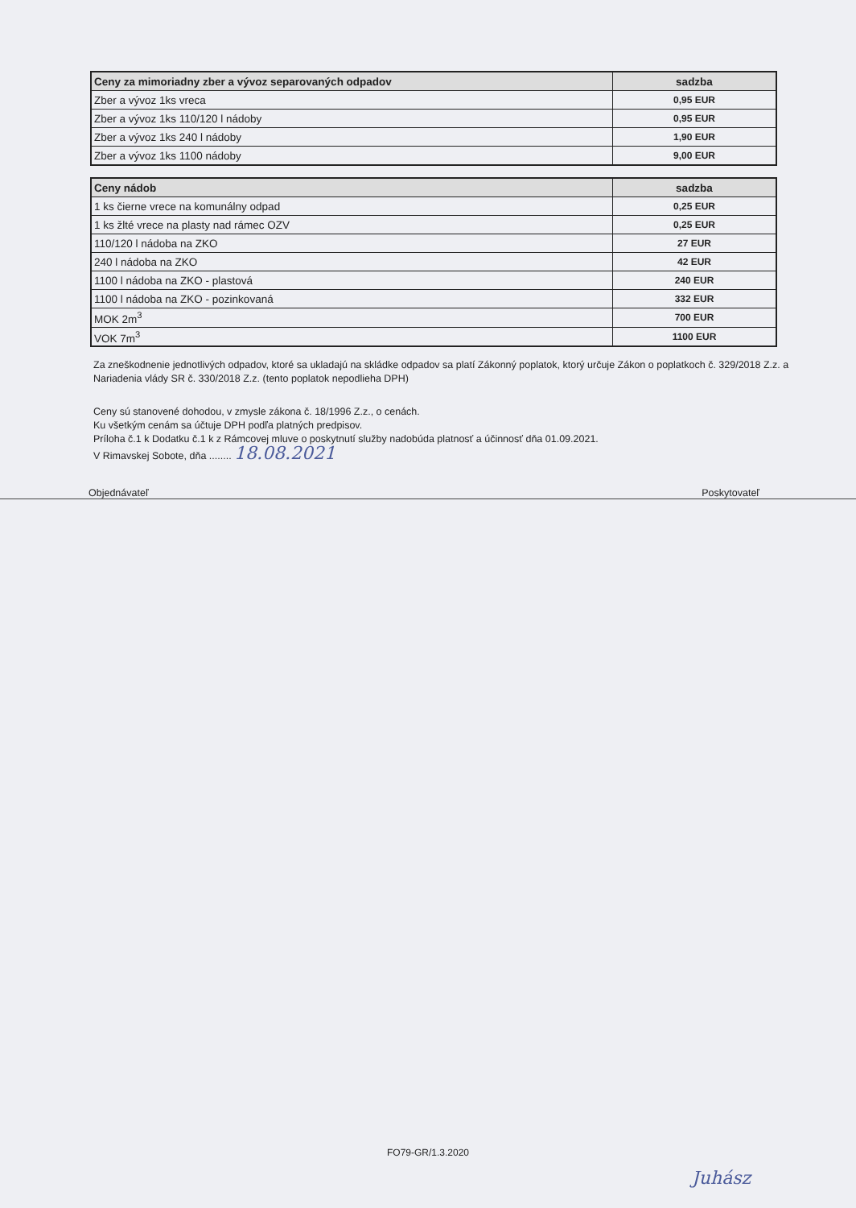| Ceny za mimoriadny zber a vývoz separovaných odpadov | sadzba |
| --- | --- |
| Zber a vývoz 1ks vreca | 0,95 EUR |
| Zber a vývoz 1ks 110/120 l nádoby | 0,95 EUR |
| Zber a vývoz 1ks 240 l nádoby | 1,90 EUR |
| Zber a vývoz 1ks 1100 nádoby | 9,00 EUR |
| Ceny nádob | sadzba |
| --- | --- |
| 1 ks čierne vrece na komunálny odpad | 0,25 EUR |
| 1 ks žlté vrece na plasty nad rámec OZV | 0,25 EUR |
| 110/120 l nádoba na ZKO | 27 EUR |
| 240 l nádoba na ZKO | 42 EUR |
| 1100 l nádoba na ZKO - plastová | 240 EUR |
| 1100 l nádoba na ZKO - pozinkovaná | 332 EUR |
| MOK 2m<sup>3</sup> | 700 EUR |
| VOK 7m<sup>3</sup> | 1100 EUR |
Za zneškodnenie jednotlivých odpadov, ktoré sa ukladajú na skládke odpadov sa platí Zákonný poplatok, ktorý určuje Zákon o poplatkoch č. 329/2018 Z.z. a Nariadenia vlády SR č. 330/2018 Z.z. (tento poplatok nepodlieha DPH)
Ceny sú stanovené dohodou, v zmysle zákona č. 18/1996 Z.z., o cenách.
Ku všetkým cenám sa účtuje DPH podľa platných predpisov.
Príloha č.1 k Dodatku č.1 k z Rámcovej mluve o poskytnutí služby nadobúda platnosť a účinnosť dňa 01.09.2021.
V Rimavskej Sobote, dňa ........ 18.08.2021
Objednávateľ Poskytovateľ
FO79-GR/1.3.2020
Juhász